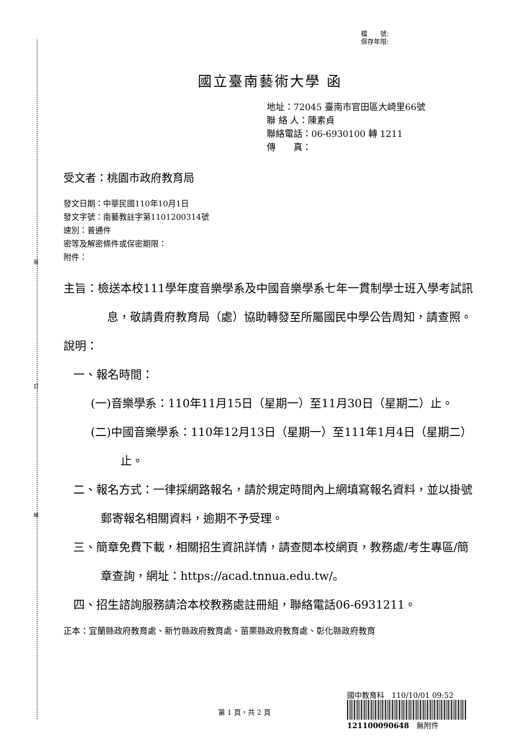裝
訂
線
檔　　號:
保存年限:
國立臺南藝術大學 函
地址：72045 臺南市官田區大崎里66號
聯 絡 人：陳素貞
聯絡電話：06-6930100 轉 1211
傳　　真：
受文者：桃園市政府教育局
發文日期：中華民國110年10月1日
發文字號：南藝教註字第1101200314號
速別：普通件
密等及解密條件或保密期限：
附件：
主旨：檢送本校111學年度音樂學系及中國音樂學系七年一貫制學士班入學考試訊息，敬請貴府教育局（處）協助轉發至所屬國民中學公告周知，請查照。
說明：
一、報名時間：
(一)音樂學系：110年11月15日（星期一）至11月30日（星期二）止。
(二)中國音樂學系：110年12月13日（星期一）至111年1月4日（星期二）止。
二、報名方式：一律採網路報名，請於規定時間內上網填寫報名資料，並以掛號郵寄報名相關資料，逾期不予受理。
三、簡章免費下載，相關招生資訊詳情，請查閱本校網頁，教務處/考生專區/簡章查詢，網址：https://acad.tnnua.edu.tw/。
四、招生諮詢服務請洽本校教務處註冊組，聯絡電話06-6931211。
正本：宜蘭縣政府教育處、新竹縣政府教育處、苗栗縣政府教育處、彰化縣政府教育
國中教育科　110/10/01 09:52
121100090648　無附件
第 1 頁，共 2 頁